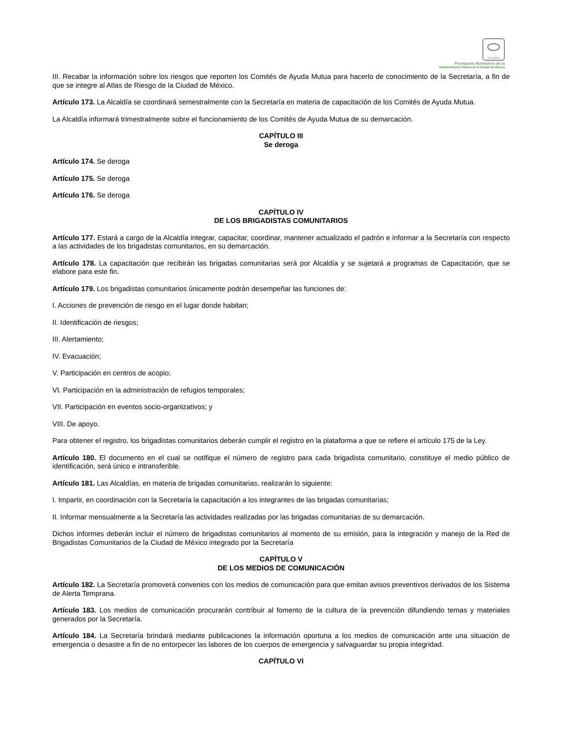SCGCDMX
Prontuario Normativo de la
Administración Pública de la Ciudad de México
III. Recabar la información sobre los riesgos que reporten los Comités de Ayuda Mutua para hacerlo de conocimiento de la Secretaría, a fin de que se integre al Atlas de Riesgo de la Ciudad de México.
Artículo 173. La Alcaldía se coordinará semestralmente con la Secretaría en materia de capacitación de los Comités de Ayuda Mutua.
La Alcaldía informará trimestralmente sobre el funcionamiento de los Comités de Ayuda Mutua de su demarcación.
CAPÍTULO III
Se deroga
Artículo 174. Se deroga
Artículo 175. Se deroga
Artículo 176. Se deroga
CAPÍTULO IV
DE LOS BRIGADISTAS COMUNITARIOS
Artículo 177. Estará a cargo de la Alcaldía integrar, capacitar, coordinar, mantener actualizado el padrón e informar a la Secretaría con respecto a las actividades de los brigadistas comunitarios, en su demarcación.
Artículo 178. La capacitación que recibirán las brigadas comunitarias será por Alcaldía y se sujetará a programas de Capacitación, que se elabore para este fin.
Artículo 179. Los brigadistas comunitarios únicamente podrán desempeñar las funciones de:
I. Acciones de prevención de riesgo en el lugar donde habitan;
II. Identificación de riesgos;
III. Alertamiento;
IV. Evacuación;
V. Participación en centros de acopio;
VI. Participación en la administración de refugios temporales;
VII. Participación en eventos socio-organizativos; y
VIII. De apoyo.
Para obtener el registro, los brigadistas comunitarios deberán cumplir el registro en la plataforma a que se refiere el artículo 175 de la Ley.
Artículo 180. El documento en el cual se notifique el número de registro para cada brigadista comunitario, constituye el medio público de identificación, será único e intransferible.
Artículo 181. Las Alcaldías, en materia de brigadas comunitarias, realizarán lo siguiente:
I. Impartir, en coordinación con la Secretaría la capacitación a los integrantes de las brigadas comunitarias;
II. Informar mensualmente a la Secretaría las actividades realizadas por las brigadas comunitarias de su demarcación.
Dichos informes deberán incluir el número de brigadistas comunitarios al momento de su emisión, para la integración y manejo de la Red de Brigadistas Comunitarios de la Ciudad de México integrado por la Secretaría
CAPÍTULO V
DE LOS MEDIOS DE COMUNICACIÓN
Artículo 182. La Secretaría promoverá convenios con los medios de comunicación para que emitan avisos preventivos derivados de los Sistema de Alerta Temprana.
Artículo 183. Los medios de comunicación procurarán contribuir al fomento de la cultura de la prevención difundiendo temas y materiales generados por la Secretaría.
Artículo 184. La Secretaría brindará mediante publicaciones la información oportuna a los medios de comunicación ante una situación de emergencia o desastre a fin de no entorpecer las labores de los cuerpos de emergencia y salvaguardar su propia integridad.
CAPÍTULO VI